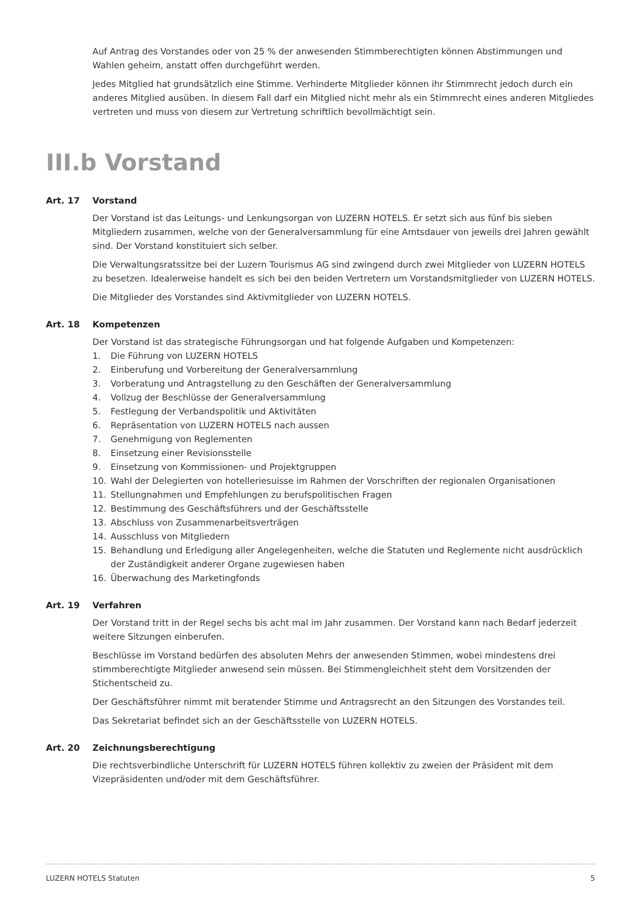Auf Antrag des Vorstandes oder von 25 % der anwesenden Stimmberechtigten können Abstimmungen und Wahlen geheim, anstatt offen durchgeführt werden.
Jedes Mitglied hat grundsätzlich eine Stimme. Verhinderte Mitglieder können ihr Stimmrecht jedoch durch ein anderes Mitglied ausüben. In diesem Fall darf ein Mitglied nicht mehr als ein Stimmrecht eines anderen Mitgliedes vertreten und muss von diesem zur Vertretung schriftlich bevollmächtigt sein.
III.b Vorstand
Art. 17 Vorstand
Der Vorstand ist das Leitungs- und Lenkungsorgan von LUZERN HOTELS. Er setzt sich aus fünf bis sieben Mitgliedern zusammen, welche von der Generalversammlung für eine Amtsdauer von jeweils drei Jahren gewählt sind. Der Vorstand konstituiert sich selber.
Die Verwaltungsratssitze bei der Luzern Tourismus AG sind zwingend durch zwei Mitglieder von LUZERN HOTELS zu besetzen. Idealerweise handelt es sich bei den beiden Vertretern um Vorstandsmitglieder von LUZERN HOTELS.
Die Mitglieder des Vorstandes sind Aktivmitglieder von LUZERN HOTELS.
Art. 18 Kompetenzen
Der Vorstand ist das strategische Führungsorgan und hat folgende Aufgaben und Kompetenzen:
1. Die Führung von LUZERN HOTELS
2. Einberufung und Vorbereitung der Generalversammlung
3. Vorberatung und Antragstellung zu den Geschäften der Generalversammlung
4. Vollzug der Beschlüsse der Generalversammlung
5. Festlegung der Verbandspolitik und Aktivitäten
6. Repräsentation von LUZERN HOTELS nach aussen
7. Genehmigung von Reglementen
8. Einsetzung einer Revisionsstelle
9. Einsetzung von Kommissionen- und Projektgruppen
10. Wahl der Delegierten von hotelleriesuisse im Rahmen der Vorschriften der regionalen Organisationen
11. Stellungnahmen und Empfehlungen zu berufspolitischen Fragen
12. Bestimmung des Geschäftsführers und der Geschäftsstelle
13. Abschluss von Zusammenarbeitsverträgen
14. Ausschluss von Mitgliedern
15. Behandlung und Erledigung aller Angelegenheiten, welche die Statuten und Reglemente nicht ausdrücklich der Zuständigkeit anderer Organe zugewiesen haben
16. Überwachung des Marketingfonds
Art. 19 Verfahren
Der Vorstand tritt in der Regel sechs bis acht mal im Jahr zusammen. Der Vorstand kann nach Bedarf jederzeit weitere Sitzungen einberufen.
Beschlüsse im Vorstand bedürfen des absoluten Mehrs der anwesenden Stimmen, wobei mindestens drei stimmberechtigte Mitglieder anwesend sein müssen. Bei Stimmengleichheit steht dem Vorsitzenden der Stichentscheid zu.
Der Geschäftsführer nimmt mit beratender Stimme und Antragsrecht an den Sitzungen des Vorstandes teil.
Das Sekretariat befindet sich an der Geschäftsstelle von LUZERN HOTELS.
Art. 20 Zeichnungsberechtigung
Die rechtsverbindliche Unterschrift für LUZERN HOTELS führen kollektiv zu zweien der Präsident mit dem Vizepräsidenten und/oder mit dem Geschäftsführer.
LUZERN HOTELS Statuten 5